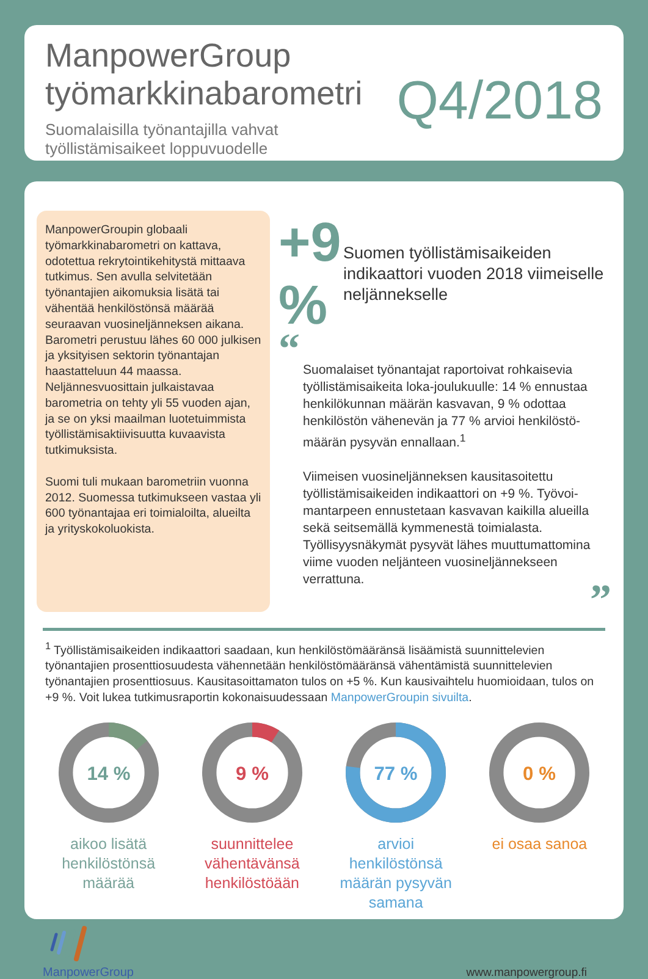ManpowerGroup
työmarkkinabarometri
Q4/2018
Suomalaisilla työnantajilla vahvat työllistämisaikeet loppuvuodelle
ManpowerGroupin globaali työmarkkinabarometri on kattava, odotettua rekrytointikehitystä mittaava tutkimus. Sen avulla selvitetään työnantajien aikomuksia lisätä tai vähentää henkilöstönsä määrää seuraavan vuosineljänneksen aikana. Barometri perustuu lähes 60 000 julkisen ja yksityisen sektorin työnantajan haastatteluun 44 maassa. Neljännesvuosittain julkaistavaa barometria on tehty yli 55 vuoden ajan, ja se on yksi maailman luotetuimmista työllistämisaktiivisuutta kuvaavista tutkimuksista.
Suomi tuli mukaan barometriin vuonna 2012. Suomessa tutkimukseen vastaa yli 600 työnantajaa eri toimialoilta, alueilta ja yrityskokoluokista.
+9 %
Suomen työllistämisaikeiden indikaattori vuoden 2018 viimeiselle neljännekselle
“
Suomalaiset työnantajat raportoivat rohkaisevia työllistämisaikeita loka-joulukuulle: 14 % ennustaa henkilökunnan määrän kasvavan, 9 % odottaa henkilöstön vähenevän ja 77 % arvioi henkilöstö-määrän pysyvän ennallaan.<sup>1</sup>
Viimeisen vuosineljänneksen kausitasoitettu työllistämisaikeiden indikaattori on +9 %. Työvoi-mantarpeen ennustetaan kasvavan kaikilla alueilla sekä seitsemällä kymmenestä toimialasta. Työllisyysnäkymät pysyvät lähes muuttumattomina viime vuoden neljänteen vuosineljännekseen verrattuna.
”
<sup>1</sup> Työllistämisaikeiden indikaattori saadaan, kun henkilöstömääränsä lisäämistä suunnittelevien työnantajien prosenttiosuudesta vähennetään henkilöstömääränsä vähentämistä suunnittelevien työnantajien prosenttiosuus. Kausitasoittamaton tulos on +5 %. Kun kausivaihtelu huomioidaan, tulos on +9 %. Voit lukea tutkimusraportin kokonaisuudessaan ManpowerGroupin sivuilta.
14 %
aikoo lisätä henkilöstönsä määrää
9 %
suunnittelee vähentävänsä henkilöstöään
77 %
arvioi henkilöstönsä määrän pysyvän samana
0 %
ei osaa sanoa
ManpowerGroup
www.manpowergroup.fi